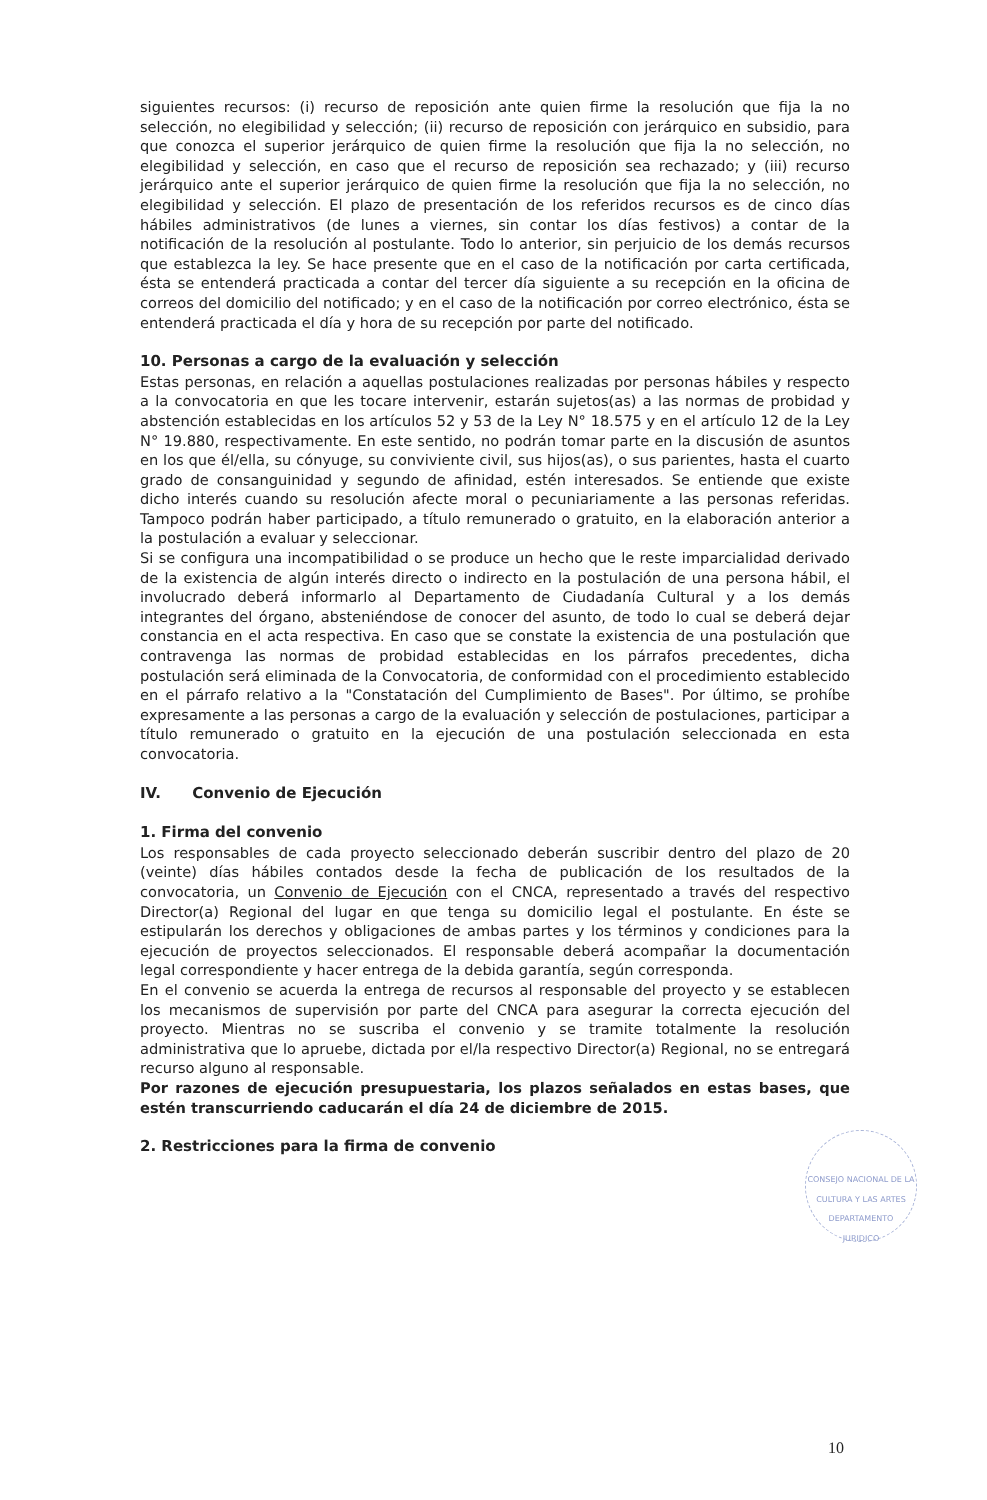siguientes recursos: (i) recurso de reposición ante quien firme la resolución que fija la no selección, no elegibilidad y selección; (ii) recurso de reposición con jerárquico en subsidio, para que conozca el superior jerárquico de quien firme la resolución que fija la no selección, no elegibilidad y selección, en caso que el recurso de reposición sea rechazado; y (iii) recurso jerárquico ante el superior jerárquico de quien firme la resolución que fija la no selección, no elegibilidad y selección. El plazo de presentación de los referidos recursos es de cinco días hábiles administrativos (de lunes a viernes, sin contar los días festivos) a contar de la notificación de la resolución al postulante. Todo lo anterior, sin perjuicio de los demás recursos que establezca la ley. Se hace presente que en el caso de la notificación por carta certificada, ésta se entenderá practicada a contar del tercer día siguiente a su recepción en la oficina de correos del domicilio del notificado; y en el caso de la notificación por correo electrónico, ésta se entenderá practicada el día y hora de su recepción por parte del notificado.
10. Personas a cargo de la evaluación y selección
Estas personas, en relación a aquellas postulaciones realizadas por personas hábiles y respecto a la convocatoria en que les tocare intervenir, estarán sujetos(as) a las normas de probidad y abstención establecidas en los artículos 52 y 53 de la Ley N° 18.575 y en el artículo 12 de la Ley N° 19.880, respectivamente. En este sentido, no podrán tomar parte en la discusión de asuntos en los que él/ella, su cónyuge, su conviviente civil, sus hijos(as), o sus parientes, hasta el cuarto grado de consanguinidad y segundo de afinidad, estén interesados. Se entiende que existe dicho interés cuando su resolución afecte moral o pecuniariamente a las personas referidas. Tampoco podrán haber participado, a título remunerado o gratuito, en la elaboración anterior a la postulación a evaluar y seleccionar.
Si se configura una incompatibilidad o se produce un hecho que le reste imparcialidad derivado de la existencia de algún interés directo o indirecto en la postulación de una persona hábil, el involucrado deberá informarlo al Departamento de Ciudadanía Cultural y a los demás integrantes del órgano, absteniéndose de conocer del asunto, de todo lo cual se deberá dejar constancia en el acta respectiva. En caso que se constate la existencia de una postulación que contravenga las normas de probidad establecidas en los párrafos precedentes, dicha postulación será eliminada de la Convocatoria, de conformidad con el procedimiento establecido en el párrafo relativo a la "Constatación del Cumplimiento de Bases". Por último, se prohíbe expresamente a las personas a cargo de la evaluación y selección de postulaciones, participar a título remunerado o gratuito en la ejecución de una postulación seleccionada en esta convocatoria.
IV. Convenio de Ejecución
1. Firma del convenio
Los responsables de cada proyecto seleccionado deberán suscribir dentro del plazo de 20 (veinte) días hábiles contados desde la fecha de publicación de los resultados de la convocatoria, un Convenio de Ejecución con el CNCA, representado a través del respectivo Director(a) Regional del lugar en que tenga su domicilio legal el postulante. En éste se estipularán los derechos y obligaciones de ambas partes y los términos y condiciones para la ejecución de proyectos seleccionados. El responsable deberá acompañar la documentación legal correspondiente y hacer entrega de la debida garantía, según corresponda.
En el convenio se acuerda la entrega de recursos al responsable del proyecto y se establecen los mecanismos de supervisión por parte del CNCA para asegurar la correcta ejecución del proyecto. Mientras no se suscriba el convenio y se tramite totalmente la resolución administrativa que lo apruebe, dictada por el/la respectivo Director(a) Regional, no se entregará recurso alguno al responsable.
Por razones de ejecución presupuestaria, los plazos señalados en estas bases, que estén transcurriendo caducarán el día 24 de diciembre de 2015.
2. Restricciones para la firma de convenio
CONSEJO NACIONAL DE LA CULTURA Y LAS ARTES
DEPARTAMENTO
JURIDICO
10